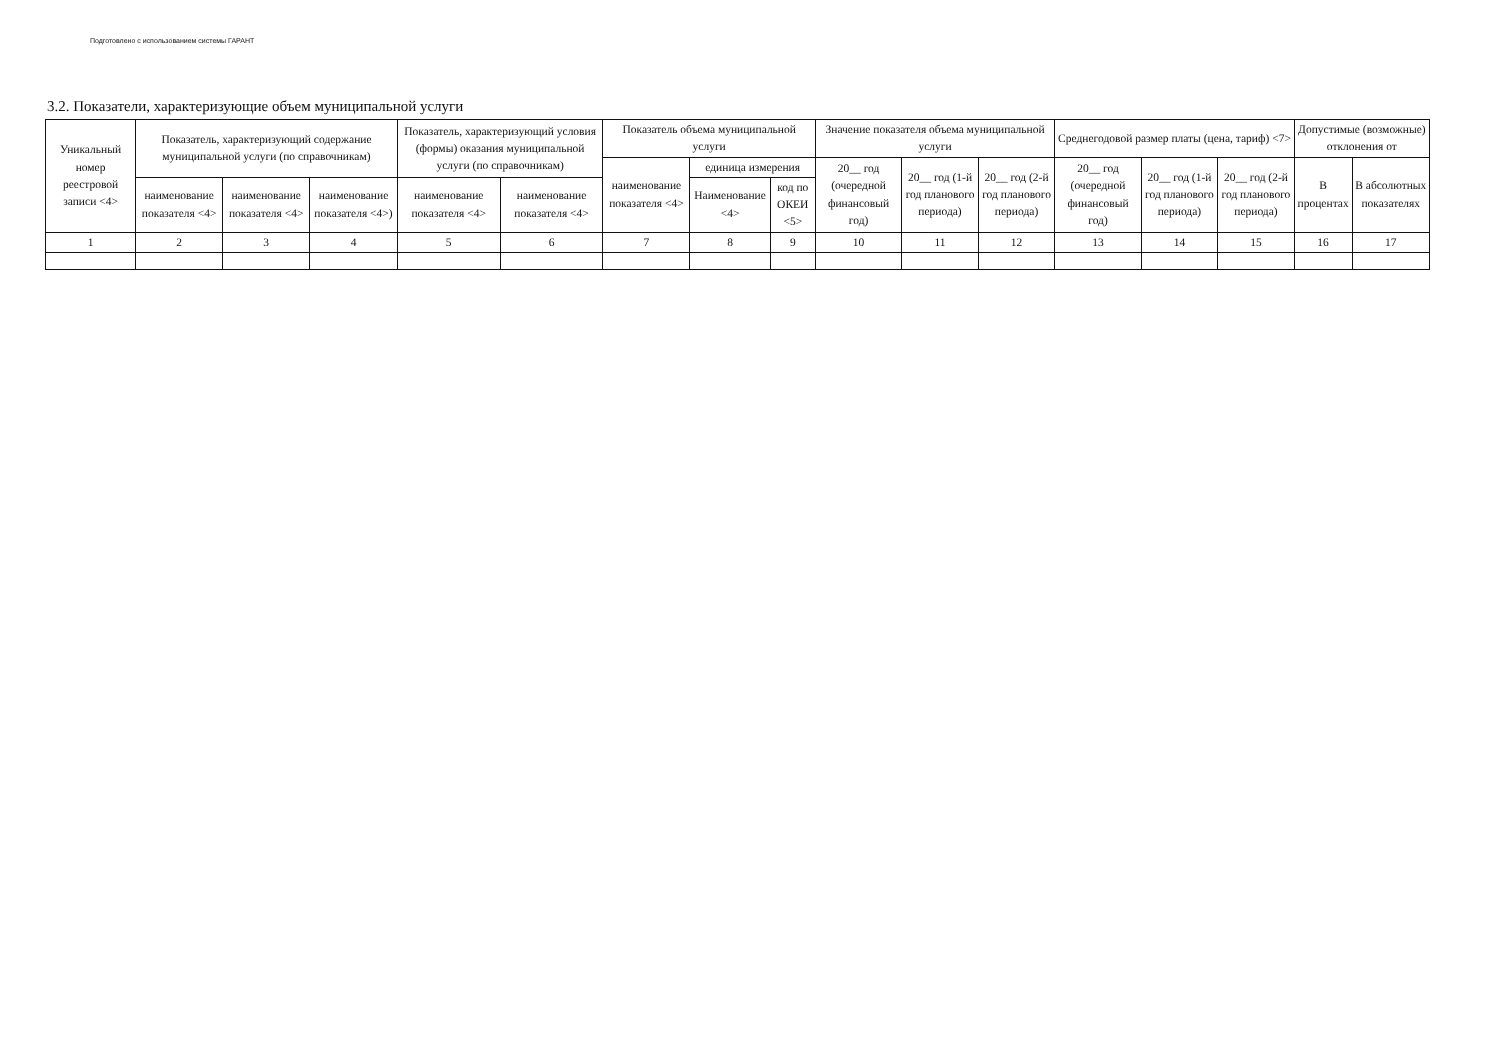Подготовлено с использованием системы ГАРАНТ
3.2. Показатели, характеризующие объем муниципальной услуги
| Уникальный номер реестровой записи <4> | Показатель, характеризующий содержание муниципальной услуги (по справочникам) | | | Показатель, характеризующий условия (формы) оказания муниципальной услуги (по справочникам) | | Показатель объема муниципальной услуги | | | Значение показателя объема муниципальной услуги | | | Среднегодовой размер платы (цена, тариф) <7> | | | Допустимые (возможные) отклонения от | |
| --- | --- | --- | --- | --- | --- | --- | --- | --- | --- | --- | --- | --- | --- | --- | --- | --- |
| | | | | | | наименование показателя <4> | единица измерения | | 20__ год (очередной финансовый год) | 20__ год (1-й год планового периода) | 20__ год (2-й год планового периода) | 20__ год (очередной финансовый год) | 20__ год (1-й год планового периода) | 20__ год (2-й год планового периода) | В процентах | В абсолютных показателях |
| | наименование показателя <4> | наименование показателя <4> | наименование показателя <4>) | наименование показателя <4> | наименование показателя <4> | | Наименование <4> | код по ОКЕИ <5> | | | | | | | | |
| 1 | 2 | 3 | 4 | 5 | 6 | 7 | 8 | 9 | 10 | 11 | 12 | 13 | 14 | 15 | 16 | 17 |